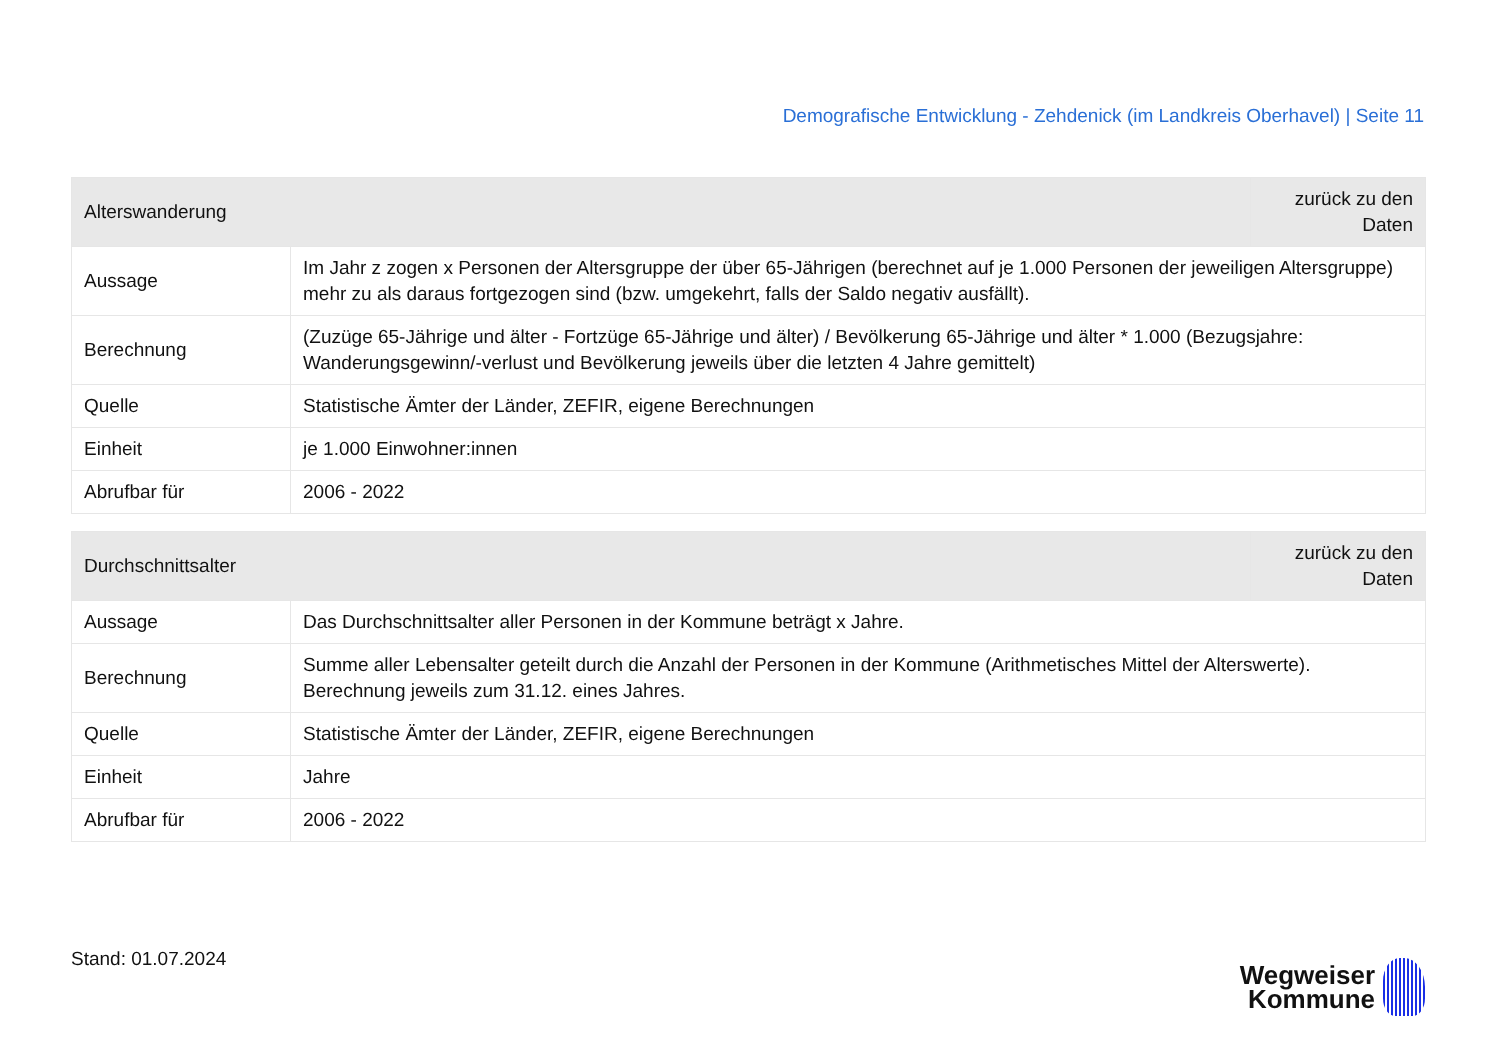Demografische Entwicklung - Zehdenick (im Landkreis Oberhavel) | Seite 11
| Alterswanderung | | zurück zu den Daten |
| --- | --- | --- |
| Aussage | Im Jahr z zogen x Personen der Altersgruppe der über 65-Jährigen (berechnet auf je 1.000 Personen der jeweiligen Altersgruppe) mehr zu als daraus fortgezogen sind (bzw. umgekehrt, falls der Saldo negativ ausfällt). | |
| Berechnung | (Zuzüge 65-Jährige und älter - Fortzüge 65-Jährige und älter) / Bevölkerung 65-Jährige und älter * 1.000 (Bezugsjahre: Wanderungsgewinn/-verlust und Bevölkerung jeweils über die letzten 4 Jahre gemittelt) | |
| Quelle | Statistische Ämter der Länder, ZEFIR, eigene Berechnungen | |
| Einheit | je 1.000 Einwohner:innen | |
| Abrufbar für | 2006 - 2022 | |
| Durchschnittsalter | | zurück zu den Daten |
| --- | --- | --- |
| Aussage | Das Durchschnittsalter aller Personen in der Kommune beträgt x Jahre. | |
| Berechnung | Summe aller Lebensalter geteilt durch die Anzahl der Personen in der Kommune (Arithmetisches Mittel der Alterswerte). Berechnung jeweils zum 31.12. eines Jahres. | |
| Quelle | Statistische Ämter der Länder, ZEFIR, eigene Berechnungen | |
| Einheit | Jahre | |
| Abrufbar für | 2006 - 2022 | |
Stand: 01.07.2024
Wegweiser
Kommune